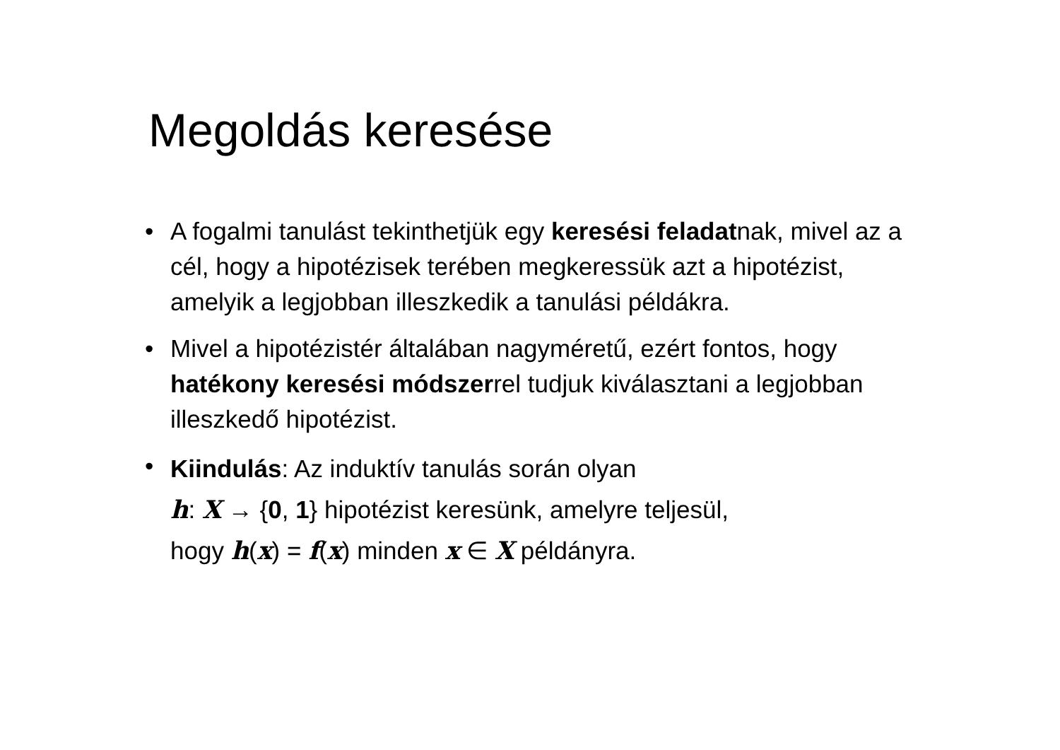Megoldás keresése
• A fogalmi tanulást tekinthetjük egy keresési feladatnak, mivel az a cél, hogy a hipotézisek terében megkeressük azt a hipotézist, amelyik a legjobban illeszkedik a tanulási példákra.
• Mivel a hipotézistér általában nagyméretű, ezért fontos, hogy hatékony keresési módszerrel tudjuk kiválasztani a legjobban illeszkedő hipotézist.
• Kiindulás: Az induktív tanulás során olyan
h: X → {0, 1} hipotézist keresünk, amelyre teljesül,
hogy h(x) = f(x) minden x ∈ X példányra.